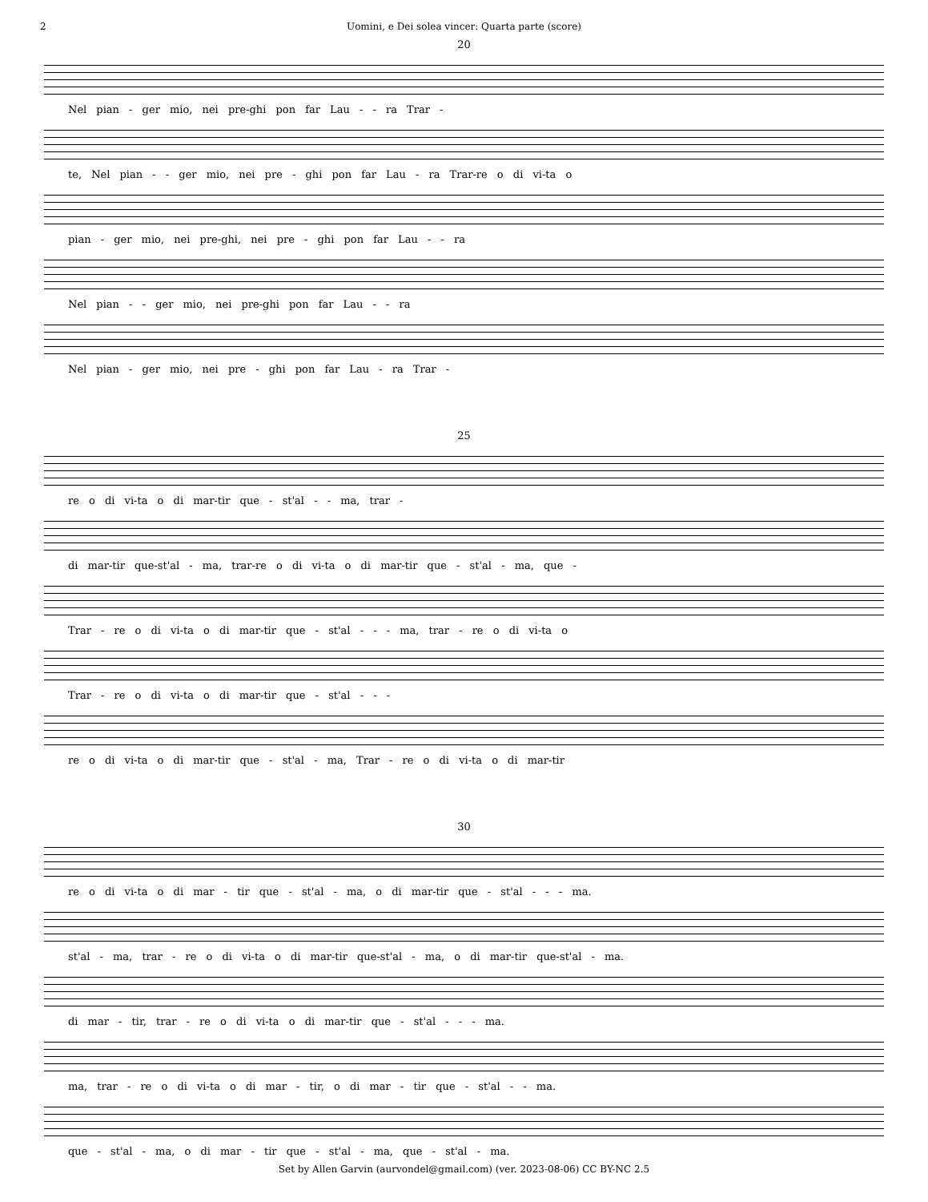2 Uomini, e Dei solea vincer: Quarta parte (score)
20
Nel pian - ger mio, nei pre-ghi pon far Lau - - ra Trar -
te, Nel pian - - ger mio, nei pre - ghi pon far Lau - ra Trar-re o di vi-ta o
pian - ger mio, nei pre-ghi, nei pre - ghi pon far Lau - - ra
Nel pian - - ger mio, nei pre-ghi pon far Lau - - ra
Nel pian - ger mio, nei pre - ghi pon far Lau - ra Trar -
25
re o di vi-ta o di mar-tir que - st'al - - ma, trar -
di mar-tir que-st'al - ma, trar-re o di vi-ta o di mar-tir que - st'al - ma, que -
Trar - re o di vi-ta o di mar-tir que - st'al - - - ma, trar - re o di vi-ta o
Trar - re o di vi-ta o di mar-tir que - st'al - - -
re o di vi-ta o di mar-tir que - st'al - ma, Trar - re o di vi-ta o di mar-tir
30
re o di vi-ta o di mar - tir que - st'al - ma, o di mar-tir que - st'al - - - ma.
st'al - ma, trar - re o di vi-ta o di mar-tir que-st'al - ma, o di mar-tir que-st'al - ma.
di mar - tir, trar - re o di vi-ta o di mar-tir que - st'al - - - ma.
ma, trar - re o di vi-ta o di mar - tir, o di mar - tir que - st'al - - ma.
que - st'al - ma, o di mar - tir que - st'al - ma, que - st'al - ma.
Set by Allen Garvin (aurvondel@gmail.com) (ver. 2023-08-06) CC BY-NC 2.5